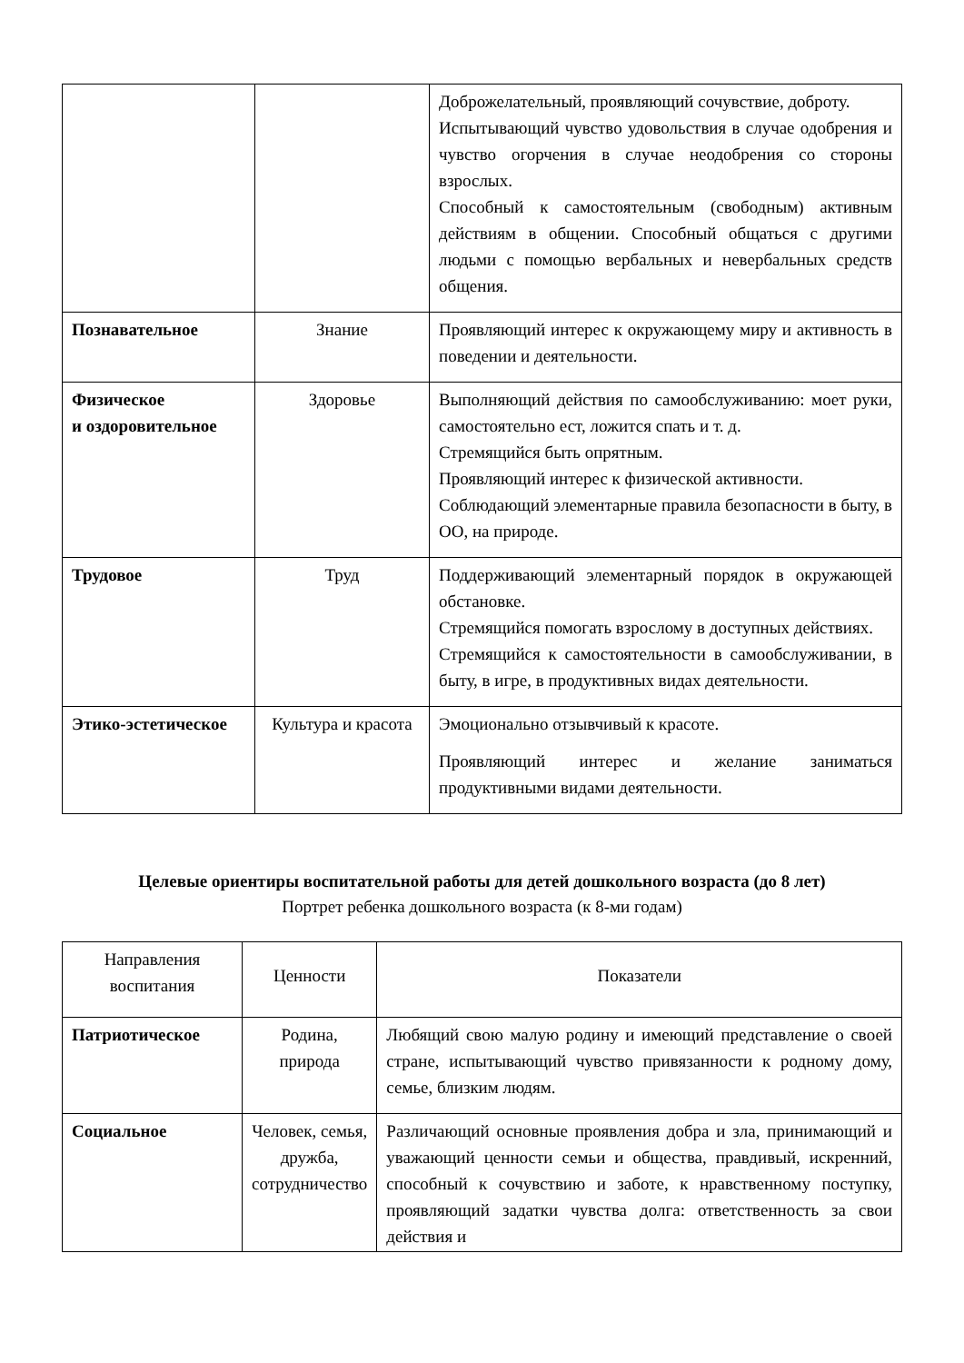| | | Доброжелательный, проявляющий сочувствие, доброту. Испытывающий чувство удовольствия в случае одобрения и чувство огорчения в случае неодобрения со стороны взрослых. Способный к самостоятельным (свободным) активным действиям в общении. Способный общаться с другими людьми с помощью вербальных и невербальных средств общения. |
| Познавательное | Знание | Проявляющий интерес к окружающему миру и активность в поведении и деятельности. |
| Физическое и оздоровительное | Здоровье | Выполняющий действия по самообслуживанию: моет руки, самостоятельно ест, ложится спать и т. д. Стремящийся быть опрятным. Проявляющий интерес к физической активности. Соблюдающий элементарные правила безопасности в быту, в ОО, на природе. |
| Трудовое | Труд | Поддерживающий элементарный порядок в окружающей обстановке. Стремящийся помогать взрослому в доступных действиях. Стремящийся к самостоятельности в самообслуживании, в быту, в игре, в продуктивных видах деятельности. |
| Этико-эстетическое | Культура и красота | Эмоционально отзывчивый к красоте. Проявляющий интерес и желание заниматься продуктивными видами деятельности. |
Целевые ориентиры воспитательной работы для детей дошкольного возраста (до 8 лет)
Портрет ребенка дошкольного возраста (к 8-ми годам)
| Направления воспитания | Ценности | Показатели |
| --- | --- | --- |
| Патриотическое | Родина, природа | Любящий свою малую родину и имеющий представление о своей стране, испытывающий чувство привязанности к родному дому, семье, близким людям. |
| Социальное | Человек, семья, дружба, сотрудничество | Различающий основные проявления добра и зла, принимающий и уважающий ценности семьи и общества, правдивый, искренний, способный к сочувствию и заботе, к нравственному поступку, проявляющий задатки чувства долга: ответственность за свои действия и |